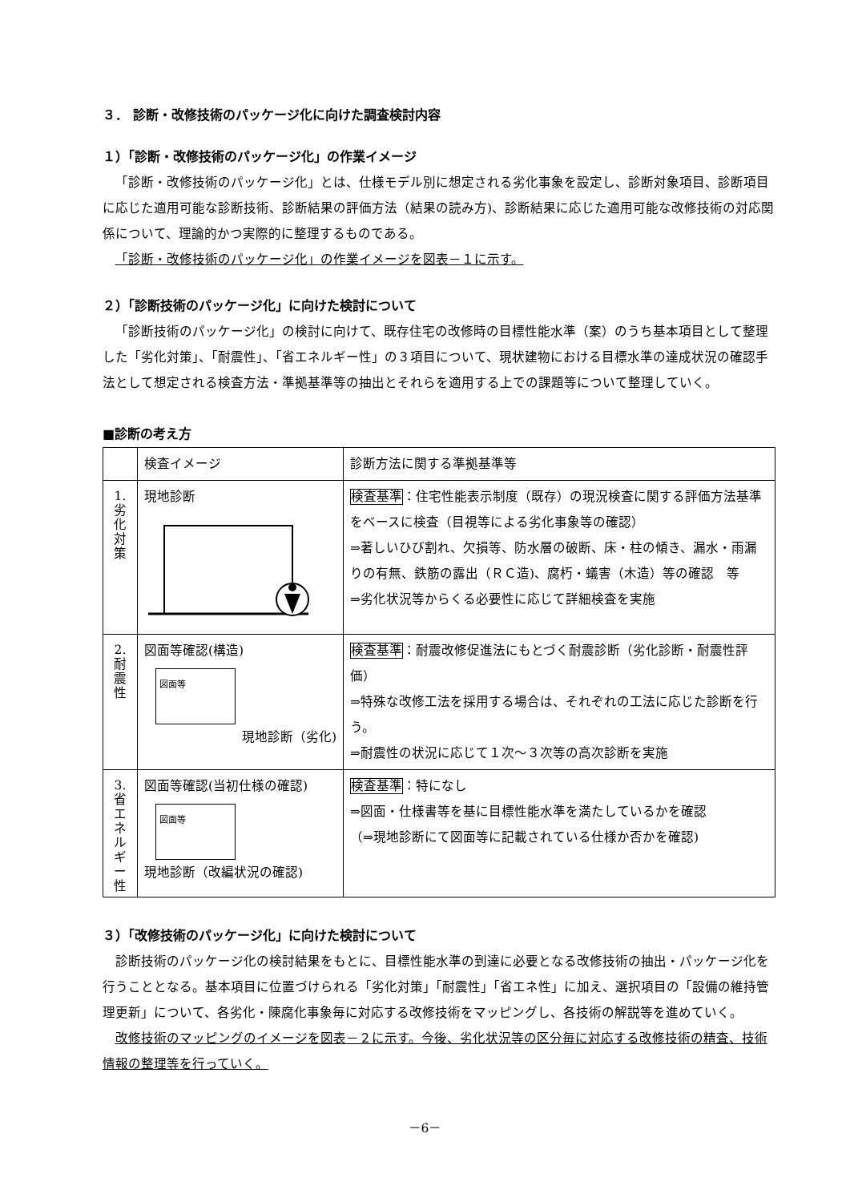３． 診断・改修技術のパッケージ化に向けた調査検討内容
１）「診断・改修技術のパッケージ化」の作業イメージ
「診断・改修技術のパッケージ化」とは、仕様モデル別に想定される劣化事象を設定し、診断対象項目、診断項目に応じた適用可能な診断技術、診断結果の評価方法（結果の読み方)、診断結果に応じた適用可能な改修技術の対応関係について、理論的かつ実際的に整理するものである。
「診断・改修技術のパッケージ化」の作業イメージを図表－１に示す。
２）「診断技術のパッケージ化」に向けた検討について
「診断技術のパッケージ化」の検討に向けて、既存住宅の改修時の目標性能水準（案）のうち基本項目として整理した「劣化対策」、「耐震性」、「省エネルギー性」の３項目について、現状建物における目標水準の達成状況の確認手法として想定される検査方法・準拠基準等の抽出とそれらを適用する上での課題等について整理していく。
■診断の考え方
| | 検査イメージ | 診断方法に関する準拠基準等 |
| 1. 劣 化 対 策 | 現地診断 | 検査基準 ：住宅性能表示制度（既存）の現況検査に関する評価方法基準をベースに検査（目視等による劣化事象等の確認） ⇒著しいひび割れ、欠損等、防水層の破断、床・柱の傾き、漏水・雨漏りの有無、鉄筋の露出（ＲＣ造)、腐朽・蟻害（木造）等の確認 等 ⇒劣化状況等からくる必要性に応じて詳細検査を実施 |
| 2. 耐 震 性 | 図面等確認(構造) 図面等 現地診断（劣化) | 検査基準 ：耐震改修促進法にもとづく耐震診断（劣化診断・耐震性評価） ⇒特殊な改修工法を採用する場合は、それぞれの工法に応じた診断を行う。 ⇒耐震性の状況に応じて１次～３次等の高次診断を実施 |
| 3. 省 エ ネ ル ギ ー 性 | 図面等確認(当初仕様の確認) 図面等 現地診断（改編状況の確認) | 検査基準 ：特になし ⇒図面・仕様書等を基に目標性能水準を満たしているかを確認 （⇒現地診断にて図面等に記載されている仕様か否かを確認) |
３）「改修技術のパッケージ化」に向けた検討について
診断技術のパッケージ化の検討結果をもとに、目標性能水準の到達に必要となる改修技術の抽出・パッケージ化を行うこととなる。基本項目に位置づけられる「劣化対策」「耐震性」「省エネ性」に加え、選択項目の「設備の維持管理更新」について、各劣化・陳腐化事象毎に対応する改修技術をマッピングし、各技術の解説等を進めていく。
改修技術のマッピングのイメージを図表－２に示す。今後、劣化状況等の区分毎に対応する改修技術の精査、技術情報の整理等を行っていく。
－6－